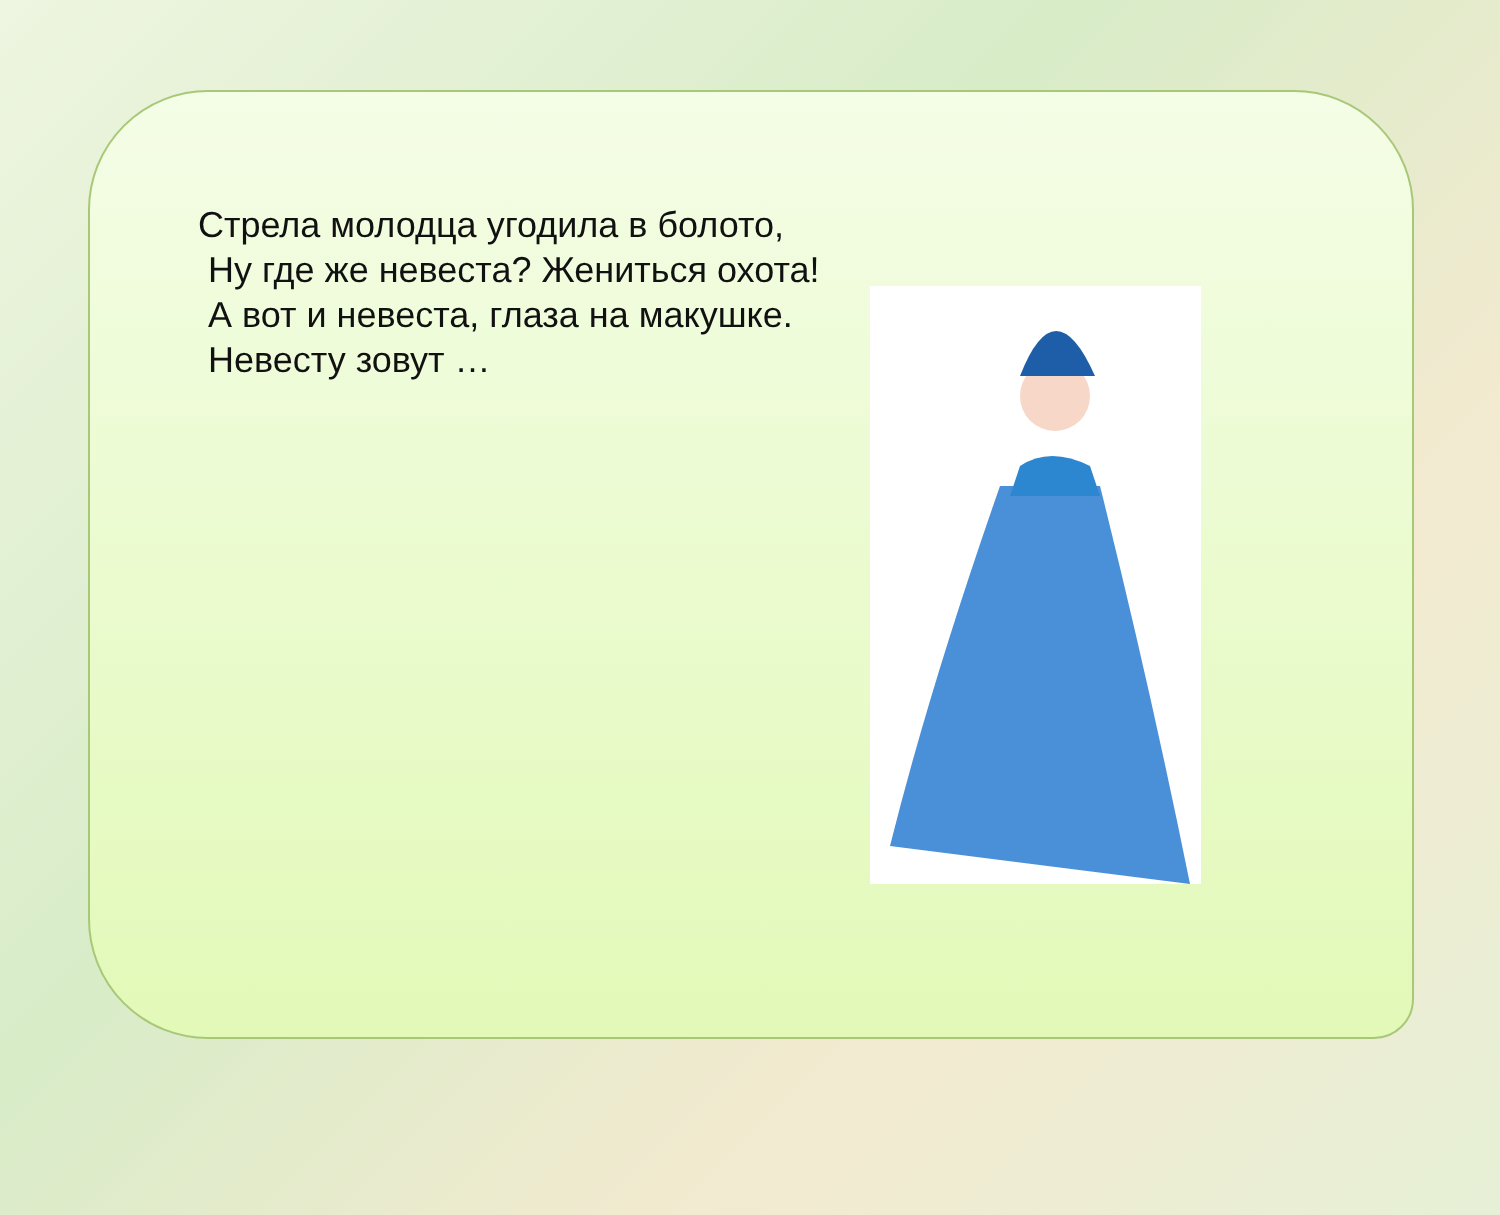Стрела молодца угодила в болото,
Ну где же невеста? Жениться охота!
А вот и невеста, глаза на макушке.
Невесту зовут …